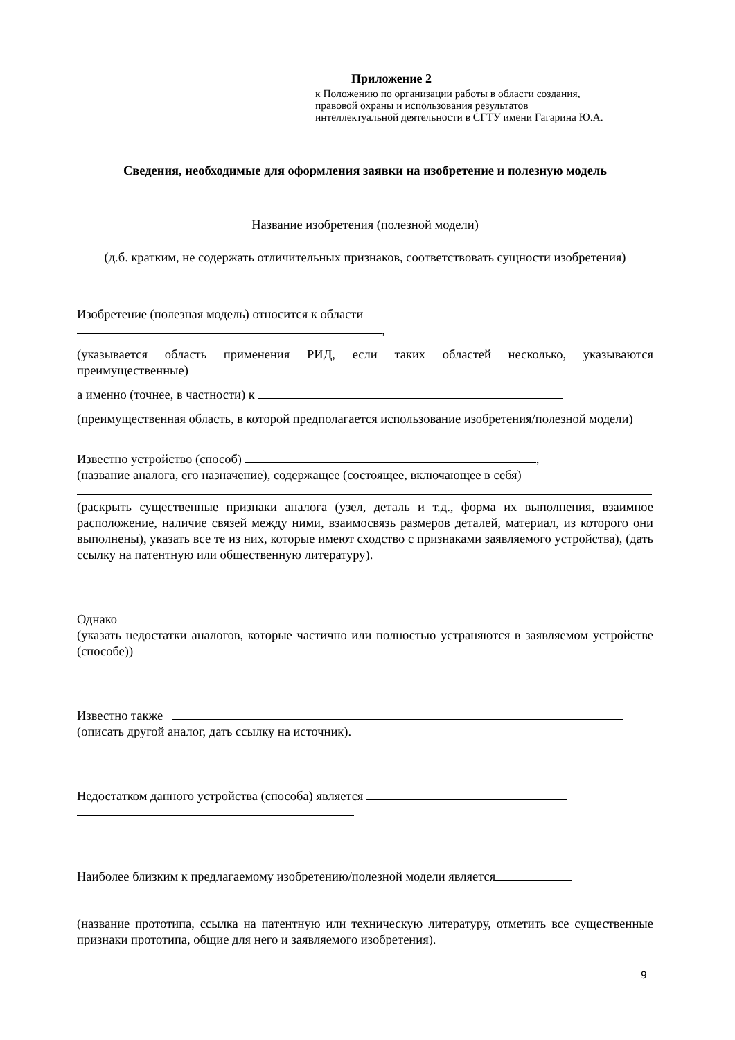Приложение 2
к Положению по организации работы в области создания,
правовой охраны и использования результатов
интеллектуальной деятельности в СГТУ имени Гагарина Ю.А.
Сведения, необходимые для оформления заявки на изобретение и полезную модель
Название изобретения (полезной модели)
(д.б. кратким, не содержать отличительных признаков, соответствовать сущности изобретения)
Изобретение (полезная модель) относится к области
,
(указывается область применения РИД, если таких областей несколько, указываются преимущественные)
а именно (точнее, в частности) к
(преимущественная область, в которой предполагается использование изобретения/полезной модели)
Известно устройство (способ) ,
(название аналога, его назначение), содержащее (состоящее, включающее в себя)
(раскрыть существенные признаки аналога (узел, деталь и т.д., форма их выполнения, взаимное расположение, наличие связей между ними, взаимосвязь размеров деталей, материал, из которого они выполнены), указать все те из них, которые имеют сходство с признаками заявляемого устройства), (дать ссылку на патентную или общественную литературу).
Однако
(указать недостатки аналогов, которые частично или полностью устраняются в заявляемом устройстве (способе))
Известно также
(описать другой аналог, дать ссылку на источник).
Недостатком данного устройства (способа) является
Наиболее близким к предлагаемому изобретению/полезной модели является
(название прототипа, ссылка на патентную или техническую литературу, отметить все существенные признаки прототипа, общие для него и заявляемого изобретения).
9